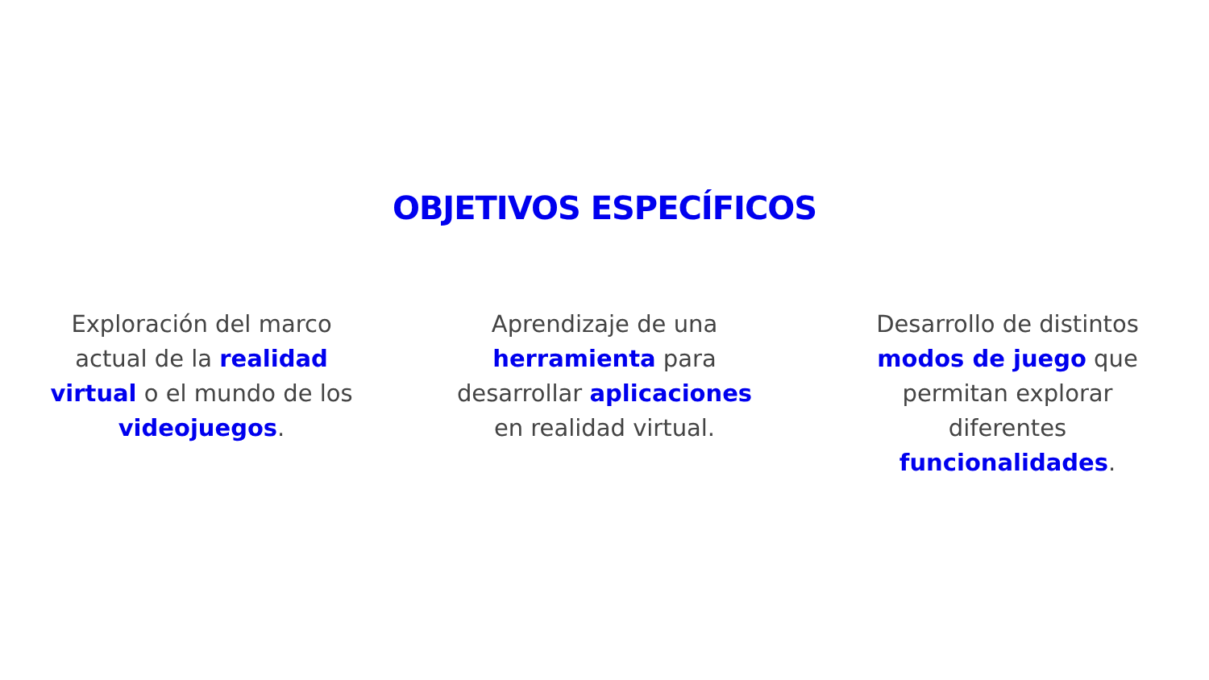OBJETIVOS ESPECÍFICOS
Exploración del marco actual de la realidad virtual o el mundo de los videojuegos.
Aprendizaje de una herramienta para desarrollar aplicaciones en realidad virtual.
Desarrollo de distintos modos de juego que permitan explorar diferentes funcionalidades.